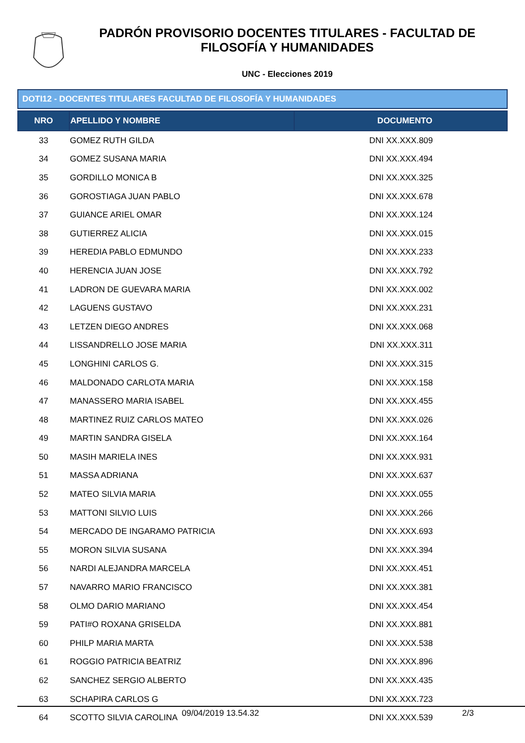PADRÓN PROVISORIO DOCENTES TITULARES - FACULTAD DE FILOSOFÍA Y HUMANIDADES
UNC - Elecciones 2019
DOTI12 - DOCENTES TITULARES FACULTAD DE FILOSOFÍA Y HUMANIDADES
| NRO | APELLIDO Y NOMBRE | DOCUMENTO |
| --- | --- | --- |
| 33 | GOMEZ RUTH GILDA | DNI XX.XXX.809 |
| 34 | GOMEZ SUSANA MARIA | DNI XX.XXX.494 |
| 35 | GORDILLO MONICA B | DNI XX.XXX.325 |
| 36 | GOROSTIAGA JUAN PABLO | DNI XX.XXX.678 |
| 37 | GUIANCE ARIEL OMAR | DNI XX.XXX.124 |
| 38 | GUTIERREZ ALICIA | DNI XX.XXX.015 |
| 39 | HEREDIA PABLO EDMUNDO | DNI XX.XXX.233 |
| 40 | HERENCIA JUAN JOSE | DNI XX.XXX.792 |
| 41 | LADRON DE GUEVARA MARIA | DNI XX.XXX.002 |
| 42 | LAGUENS GUSTAVO | DNI XX.XXX.231 |
| 43 | LETZEN DIEGO ANDRES | DNI XX.XXX.068 |
| 44 | LISSANDRELLO JOSE MARIA | DNI XX.XXX.311 |
| 45 | LONGHINI CARLOS G. | DNI XX.XXX.315 |
| 46 | MALDONADO CARLOTA MARIA | DNI XX.XXX.158 |
| 47 | MANASSERO MARIA ISABEL | DNI XX.XXX.455 |
| 48 | MARTINEZ RUIZ CARLOS MATEO | DNI XX.XXX.026 |
| 49 | MARTIN SANDRA GISELA | DNI XX.XXX.164 |
| 50 | MASIH MARIELA INES | DNI XX.XXX.931 |
| 51 | MASSA ADRIANA | DNI XX.XXX.637 |
| 52 | MATEO SILVIA MARIA | DNI XX.XXX.055 |
| 53 | MATTONI SILVIO LUIS | DNI XX.XXX.266 |
| 54 | MERCADO DE INGARAMO PATRICIA | DNI XX.XXX.693 |
| 55 | MORON SILVIA SUSANA | DNI XX.XXX.394 |
| 56 | NARDI ALEJANDRA MARCELA | DNI XX.XXX.451 |
| 57 | NAVARRO MARIO FRANCISCO | DNI XX.XXX.381 |
| 58 | OLMO DARIO MARIANO | DNI XX.XXX.454 |
| 59 | PATI#O ROXANA GRISELDA | DNI XX.XXX.881 |
| 60 | PHILP MARIA MARTA | DNI XX.XXX.538 |
| 61 | ROGGIO PATRICIA BEATRIZ | DNI XX.XXX.896 |
| 62 | SANCHEZ SERGIO ALBERTO | DNI XX.XXX.435 |
| 63 | SCHAPIRA CARLOS G | DNI XX.XXX.723 |
| 64 | SCOTTO SILVIA CAROLINA | DNI XX.XXX.539 |
09/04/2019 13.54.32 2/3